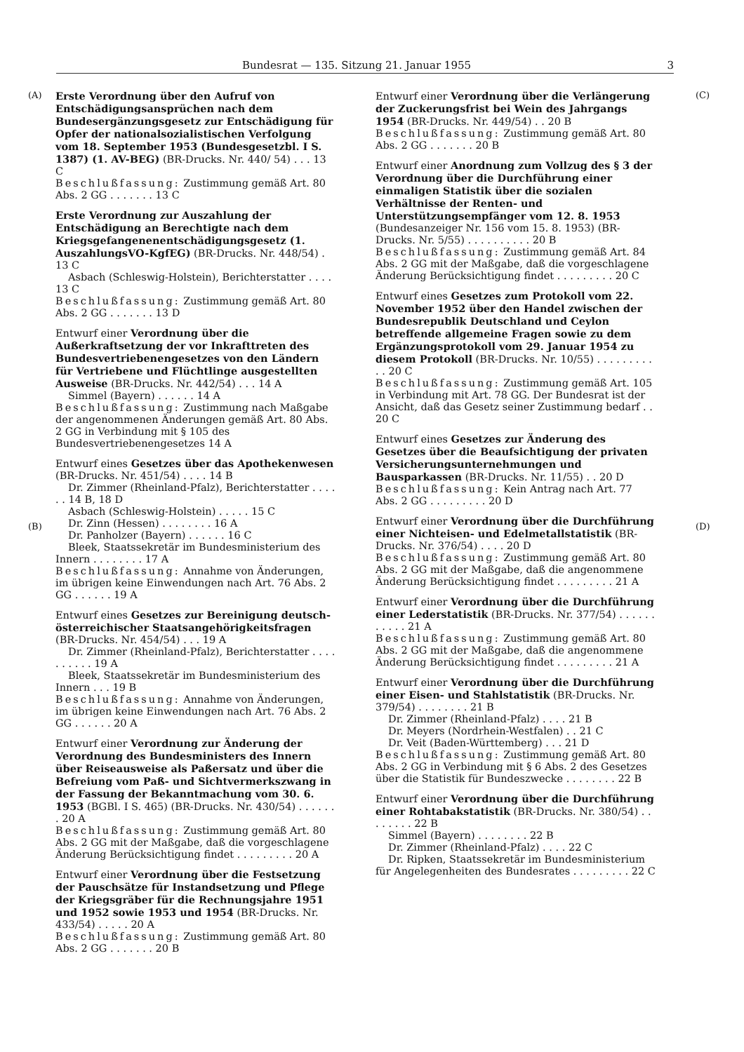Bundesrat — 135. Sitzung 21. Januar 1955 3
(A)
(B)
Erste Verordnung über den Aufruf von Entschädigungsansprüchen nach dem Bundesergänzungsgesetz zur Entschädigung für Opfer der nationalsozialistischen Verfolgung vom 18. September 1953 (Bundesgesetzbl. I S. 1387) (1. AV-BEG) (BR-Drucks. Nr. 440/ 54) . . . 13 C
Beschlußfassung: Zustimmung gemäß Art. 80 Abs. 2 GG . . . . . . . 13 C
Erste Verordnung zur Auszahlung der Entschädigung an Berechtigte nach dem Kriegsgefangenenentschädigungsgesetz (1. AuszahlungsVO-KgfEG) (BR-Drucks. Nr. 448/54) . 13 C
Asbach (Schleswig-Holstein), Berichterstatter . . . . 13 C
Beschlußfassung: Zustimmung gemäß Art. 80 Abs. 2 GG . . . . . . . 13 D
Entwurf einer Verordnung über die Außerkraftsetzung der vor Inkrafttreten des Bundesvertriebenengesetzes von den Ländern für Vertriebene und Flüchtlinge ausgestellten Ausweise (BR-Drucks. Nr. 442/54) . . . 14 A
Simmel (Bayern) . . . . . . 14 A
Beschlußfassung: Zustimmung nach Maßgabe der angenommenen Änderungen gemäß Art. 80 Abs. 2 GG in Verbindung mit § 105 des Bundesvertriebenengesetzes 14 A
Entwurf eines Gesetzes über das Apothekenwesen (BR-Drucks. Nr. 451/54) . . . . 14 B
Dr. Zimmer (Rheinland-Pfalz), Berichterstatter . . . . . . 14 B, 18 D
Asbach (Schleswig-Holstein) . . . . . 15 C
Dr. Zinn (Hessen) . . . . . . . . 16 A
Dr. Panholzer (Bayern) . . . . . . 16 C
Bleek, Staatssekretär im Bundesministerium des Innern . . . . . . . . 17 A
Beschlußfassung: Annahme von Änderungen, im übrigen keine Einwendungen nach Art. 76 Abs. 2 GG . . . . . . 19 A
Entwurf eines Gesetzes zur Bereinigung deutsch-österreichischer Staatsangehörigkeitsfragen (BR-Drucks. Nr. 454/54) . . . 19 A
Dr. Zimmer (Rheinland-Pfalz), Berichterstatter . . . . . . . . . . 19 A
Bleek, Staatssekretär im Bundesministerium des Innern . . . 19 B
Beschlußfassung: Annahme von Änderungen, im übrigen keine Einwendungen nach Art. 76 Abs. 2 GG . . . . . . 20 A
Entwurf einer Verordnung zur Änderung der Verordnung des Bundesministers des Innern über Reiseausweise als Paßersatz und über die Befreiung vom Paß- und Sichtvermerkszwang in der Fassung der Bekanntmachung vom 30. 6. 1953 (BGBl. I S. 465) (BR-Drucks. Nr. 430/54) . . . . . . . 20 A
Beschlußfassung: Zustimmung gemäß Art. 80 Abs. 2 GG mit der Maßgabe, daß die vorgeschlagene Änderung Berücksichtigung findet . . . . . . . . . 20 A
Entwurf einer Verordnung über die Festsetzung der Pauschsätze für Instandsetzung und Pflege der Kriegsgräber für die Rechnungsjahre 1951 und 1952 sowie 1953 und 1954 (BR-Drucks. Nr. 433/54) . . . . . 20 A
Beschlußfassung: Zustimmung gemäß Art. 80 Abs. 2 GG . . . . . . . 20 B
Entwurf einer Verordnung über die Verlängerung der Zuckerungsfrist bei Wein des Jahrgangs 1954 (BR-Drucks. Nr. 449/54) . . 20 B
Beschlußfassung: Zustimmung gemäß Art. 80 Abs. 2 GG . . . . . . . 20 B
Entwurf einer Anordnung zum Vollzug des § 3 der Verordnung über die Durchführung einer einmaligen Statistik über die sozialen Verhältnisse der Renten- und Unterstützungsempfänger vom 12. 8. 1953 (Bundesanzeiger Nr. 156 vom 15. 8. 1953) (BR-Drucks. Nr. 5/55) . . . . . . . . . . 20 B
Beschlußfassung: Zustimmung gemäß Art. 84 Abs. 2 GG mit der Maßgabe, daß die vorgeschlagene Änderung Berücksichtigung findet . . . . . . . . . 20 C
Entwurf eines Gesetzes zum Protokoll vom 22. November 1952 über den Handel zwischen der Bundesrepublik Deutschland und Ceylon betreffende allgemeine Fragen sowie zu dem Ergänzungsprotokoll vom 29. Januar 1954 zu diesem Protokoll (BR-Drucks. Nr. 10/55) . . . . . . . . . . . 20 C
Beschlußfassung: Zustimmung gemäß Art. 105 in Verbindung mit Art. 78 GG. Der Bundesrat ist der Ansicht, daß das Gesetz seiner Zustimmung bedarf . . 20 C
Entwurf eines Gesetzes zur Änderung des Gesetzes über die Beaufsichtigung der privaten Versicherungsunternehmungen und Bausparkassen (BR-Drucks. Nr. 11/55) . . 20 D
Beschlußfassung: Kein Antrag nach Art. 77 Abs. 2 GG . . . . . . . . . 20 D
Entwurf einer Verordnung über die Durchführung einer Nichteisen- und Edelmetallstatistik (BR-Drucks. Nr. 376/54) . . . . 20 D
Beschlußfassung: Zustimmung gemäß Art. 80 Abs. 2 GG mit der Maßgabe, daß die angenommene Änderung Berücksichtigung findet . . . . . . . . . 21 A
Entwurf einer Verordnung über die Durchführung einer Lederstatistik (BR-Drucks. Nr. 377/54) . . . . . . . . . . . 21 A
Beschlußfassung: Zustimmung gemäß Art. 80 Abs. 2 GG mit der Maßgabe, daß die angenommene Änderung Berücksichtigung findet . . . . . . . . . 21 A
Entwurf einer Verordnung über die Durchführung einer Eisen- und Stahlstatistik (BR-Drucks. Nr. 379/54) . . . . . . . . 21 B
Dr. Zimmer (Rheinland-Pfalz) . . . . 21 B
Dr. Meyers (Nordrhein-Westfalen) . . 21 C
Dr. Veit (Baden-Württemberg) . . . 21 D
Beschlußfassung: Zustimmung gemäß Art. 80 Abs. 2 GG in Verbindung mit § 6 Abs. 2 des Gesetzes über die Statistik für Bundeszwecke . . . . . . . . 22 B
Entwurf einer Verordnung über die Durchführung einer Rohtabakstatistik (BR-Drucks. Nr. 380/54) . . . . . . . . 22 B
Simmel (Bayern) . . . . . . . . 22 B
Dr. Zimmer (Rheinland-Pfalz) . . . . 22 C
Dr. Ripken, Staatssekretär im Bundesministerium für Angelegenheiten des Bundesrates . . . . . . . . . 22 C
(C)
(D)